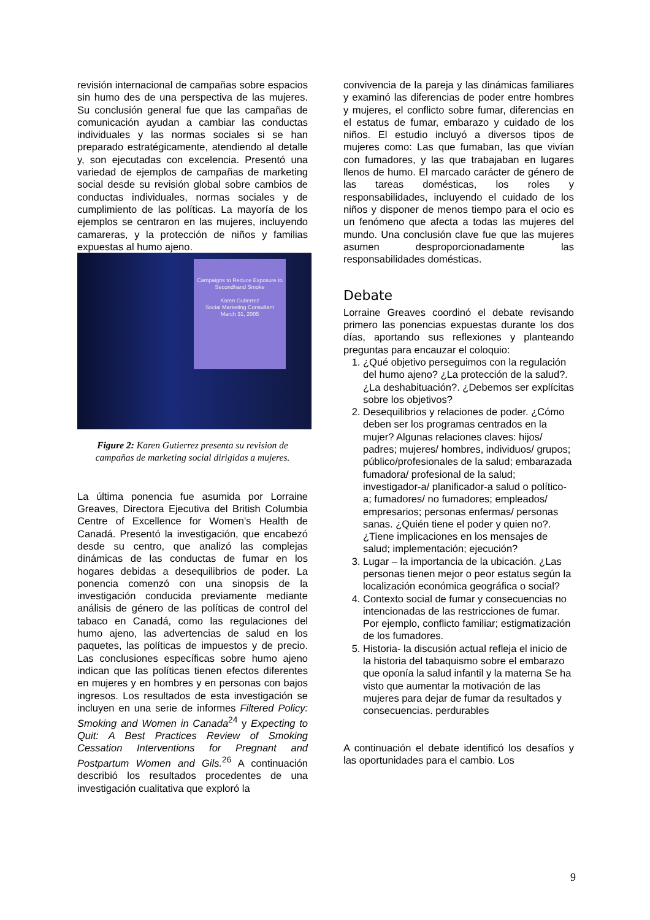revisión internacional de campañas sobre espacios sin humo des de una perspectiva de las mujeres. Su conclusión general fue que las campañas de comunicación ayudan a cambiar las conductas individuales y las normas sociales si se han preparado estratégicamente, atendiendo al detalle y, son ejecutadas con excelencia. Presentó una variedad de ejemplos de campañas de marketing social desde su revisión global sobre cambios de conductas individuales, normas sociales y de cumplimiento de las políticas. La mayoría de los ejemplos se centraron en las mujeres, incluyendo camareras, y la protección de niños y familias expuestas al humo ajeno.
Campaigns to Reduce Exposure to Secondhand Smoke
Karen Gutierrez
Social Marketing Consultant
March 31, 2005
Figure 2: Karen Gutierrez presenta su revision de campañas de marketing social dirigidas a mujeres.
La última ponencia fue asumida por Lorraine Greaves, Directora Ejecutiva del British Columbia Centre of Excellence for Women’s Health de Canadá. Presentó la investigación, que encabezó desde su centro, que analizó las complejas dinámicas de las conductas de fumar en los hogares debidas a desequilibrios de poder. La ponencia comenzó con una sinopsis de la investigación conducida previamente mediante análisis de género de las políticas de control del tabaco en Canadá, como las regulaciones del humo ajeno, las advertencias de salud en los paquetes, las políticas de impuestos y de precio. Las conclusiones específicas sobre humo ajeno indican que las políticas tienen efectos diferentes en mujeres y en hombres y en personas con bajos ingresos. Los resultados de esta investigación se incluyen en una serie de informes Filtered Policy: Smoking and Women in Canada<sup>24</sup> y Expecting to Quit: A Best Practices Review of Smoking Cessation Interventions for Pregnant and Postpartum Women and Gils.<sup>26</sup> A continuación describió los resultados procedentes de una investigación cualitativa que exploró la
convivencia de la pareja y las dinámicas familiares y examinó las diferencias de poder entre hombres y mujeres, el conflicto sobre fumar, diferencias en el estatus de fumar, embarazo y cuidado de los niños. El estudio incluyó a diversos tipos de mujeres como: Las que fumaban, las que vivían con fumadores, y las que trabajaban en lugares llenos de humo. El marcado carácter de género de las tareas domésticas, los roles y responsabilidades, incluyendo el cuidado de los niños y disponer de menos tiempo para el ocio es un fenómeno que afecta a todas las mujeres del mundo. Una conclusión clave fue que las mujeres asumen desproporcionadamente las responsabilidades domésticas.
Debate
Lorraine Greaves coordinó el debate revisando primero las ponencias expuestas durante los dos días, aportando sus reflexiones y planteando preguntas para encauzar el coloquio:
1. ¿Qué objetivo perseguimos con la regulación del humo ajeno? ¿La protección de la salud?. ¿La deshabituación?. ¿Debemos ser explícitas sobre los objetivos?
2. Desequilibrios y relaciones de poder. ¿Cómo deben ser los programas centrados en la mujer? Algunas relaciones claves: hijos/ padres; mujeres/ hombres, individuos/ grupos; público/profesionales de la salud; embarazada fumadora/ profesional de la salud; investigador-a/ planificador-a salud o político-a; fumadores/ no fumadores; empleados/ empresarios; personas enfermas/ personas sanas. ¿Quién tiene el poder y quien no?. ¿Tiene implicaciones en los mensajes de salud; implementación; ejecución?
3. Lugar – la importancia de la ubicación. ¿Las personas tienen mejor o peor estatus según la localización económica geográfica o social?
4. Contexto social de fumar y consecuencias no intencionadas de las restricciones de fumar. Por ejemplo, conflicto familiar; estigmatización de los fumadores.
5. Historia- la discusión actual refleja el inicio de la historia del tabaquismo sobre el embarazo que oponía la salud infantil y la materna Se ha visto que aumentar la motivación de las mujeres para dejar de fumar da resultados y consecuencias. perdurables
A continuación el debate identificó los desafíos y las oportunidades para el cambio. Los
9